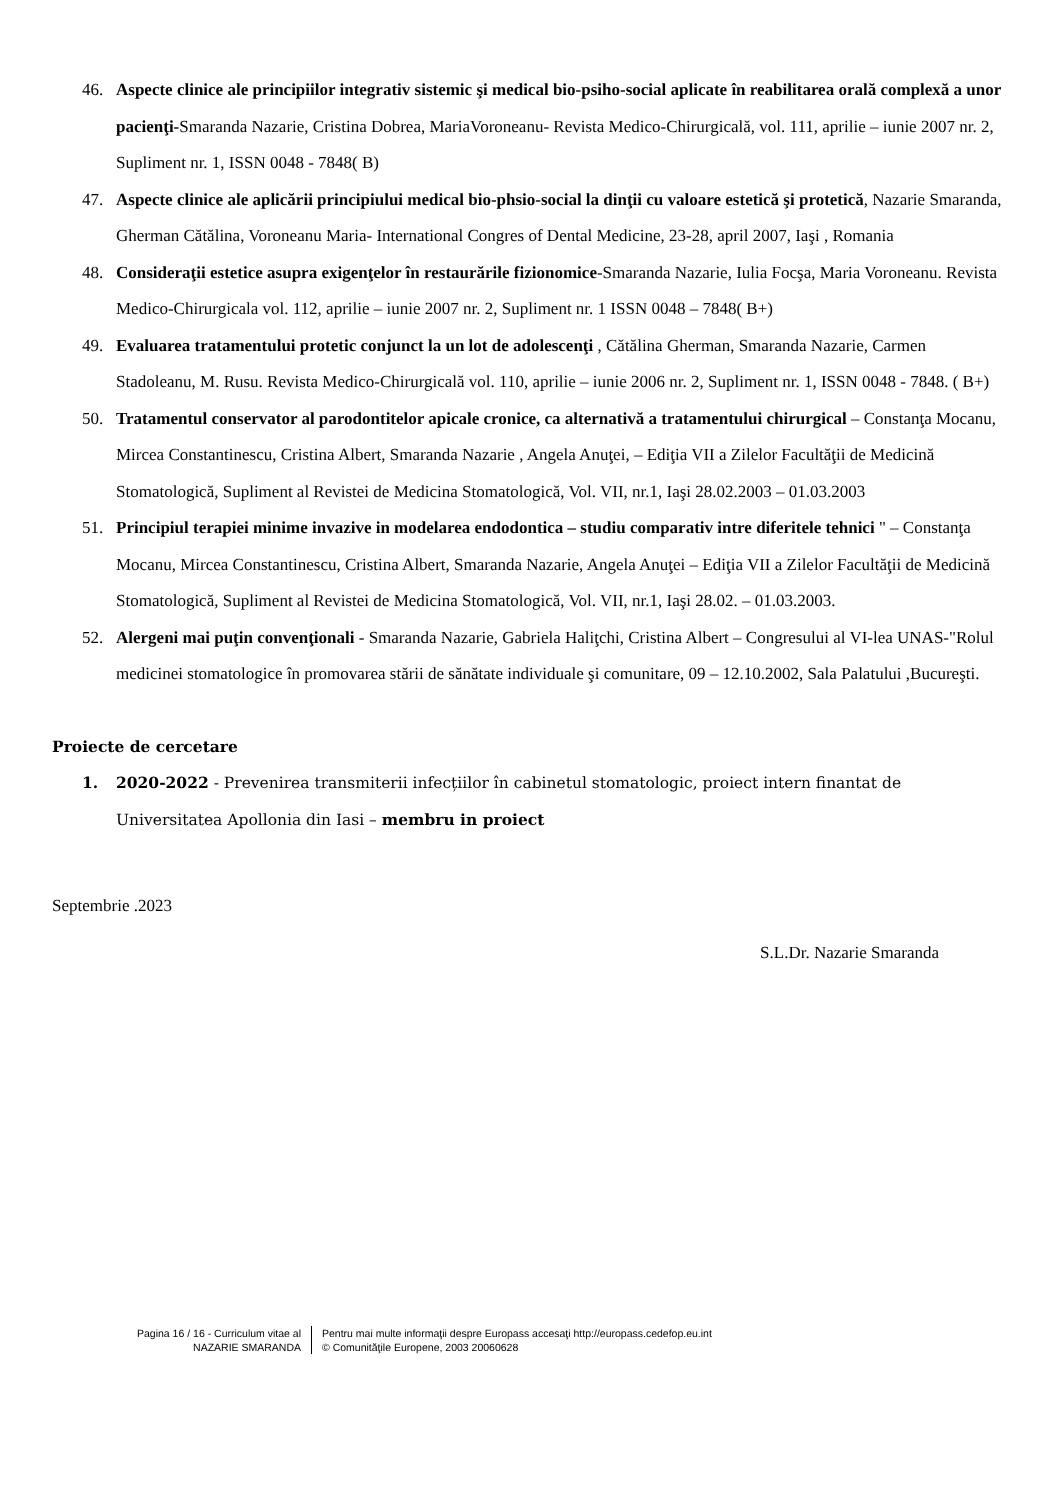46. Aspecte clinice ale principiilor integrativ sistemic şi medical bio-psiho-social aplicate în reabilitarea orală complexă a unor pacienţi-Smaranda Nazarie, Cristina Dobrea, MariaVoroneanu- Revista Medico-Chirurgicală, vol. 111, aprilie – iunie 2007 nr. 2, Supliment nr. 1, ISSN 0048 - 7848( B)
47. Aspecte clinice ale aplicării principiului medical bio-phsio-social la dinţii cu valoare estetică şi protetică, Nazarie Smaranda, Gherman Cătălina, Voroneanu Maria- International Congres of Dental Medicine, 23-28, april 2007, Iaşi , Romania
48. Consideraţii estetice asupra exigenţelor în restaurările fizionomice-Smaranda Nazarie, Iulia Focşa, Maria Voroneanu. Revista Medico-Chirurgicala vol. 112, aprilie – iunie 2007 nr. 2, Supliment nr. 1 ISSN 0048 – 7848( B+)
49. Evaluarea tratamentului protetic conjunct la un lot de adolescenţi , Cătălina Gherman, Smaranda Nazarie, Carmen Stadoleanu, M. Rusu. Revista Medico-Chirurgicală vol. 110, aprilie – iunie 2006 nr. 2, Supliment nr. 1, ISSN 0048 - 7848. ( B+)
50. Tratamentul conservator al parodontitelor apicale cronice, ca alternativă a tratamentului chirurgical – Constanţa Mocanu, Mircea Constantinescu, Cristina Albert, Smaranda Nazarie , Angela Anuţei, – Ediţia VII a Zilelor Facultăţii de Medicină Stomatologică, Supliment al Revistei de Medicina Stomatologică, Vol. VII, nr.1, Iaşi 28.02.2003 – 01.03.2003
51. Principiul terapiei minime invazive in modelarea endodontica – studiu comparativ intre diferitele tehnici " – Constanţa Mocanu, Mircea Constantinescu, Cristina Albert, Smaranda Nazarie, Angela Anuţei – Ediţia VII a Zilelor Facultăţii de Medicină Stomatologică, Supliment al Revistei de Medicina Stomatologică, Vol. VII, nr.1, Iaşi 28.02. – 01.03.2003.
52. Alergeni mai puţin convenţionali - Smaranda Nazarie, Gabriela Haliţchi, Cristina Albert – Congresului al VI-lea UNAS-"Rolul medicinei stomatologice în promovarea stării de sănătate individuale şi comunitare, 09 – 12.10.2002, Sala Palatului ,Bucureşti.
Proiecte de cercetare
1. 2020-2022 - Prevenirea transmiterii infecțiilor în cabinetul stomatologic, proiect intern finantat de Universitatea Apollonia din Iasi – membru in proiect
Septembrie .2023
S.L.Dr. Nazarie Smaranda
Pagina 16 / 16 - Curriculum vitae al
NAZARIE SMARANDA
Pentru mai multe informaţii despre Europass accesaţi http://europass.cedefop.eu.int
© Comunităţile Europene, 2003 20060628